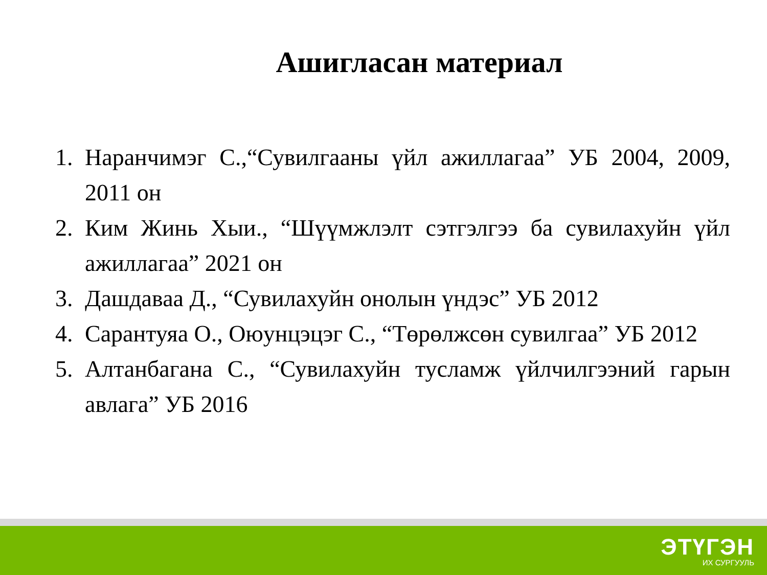Ашигласан материал
1. Наранчимэг С.,“Сувилгааны үйл ажиллагаа” УБ 2004, 2009, 2011 он
2. Ким Жинь Хыи., “Шүүмжлэлт сэтгэлгээ ба сувилахуйн үйл ажиллагаа” 2021 он
3. Дашдаваа Д., “Сувилахуйн онолын үндэс” УБ 2012
4. Сарантуяа О., Оюунцэцэг С., “Төрөлжсөн сувилгаа” УБ 2012
5. Алтанбагана С., “Сувилахуйн тусламж үйлчилгээний гарын авлага” УБ 2016
ЭТҮГЭН
ИХ СУРГУУЛЬ